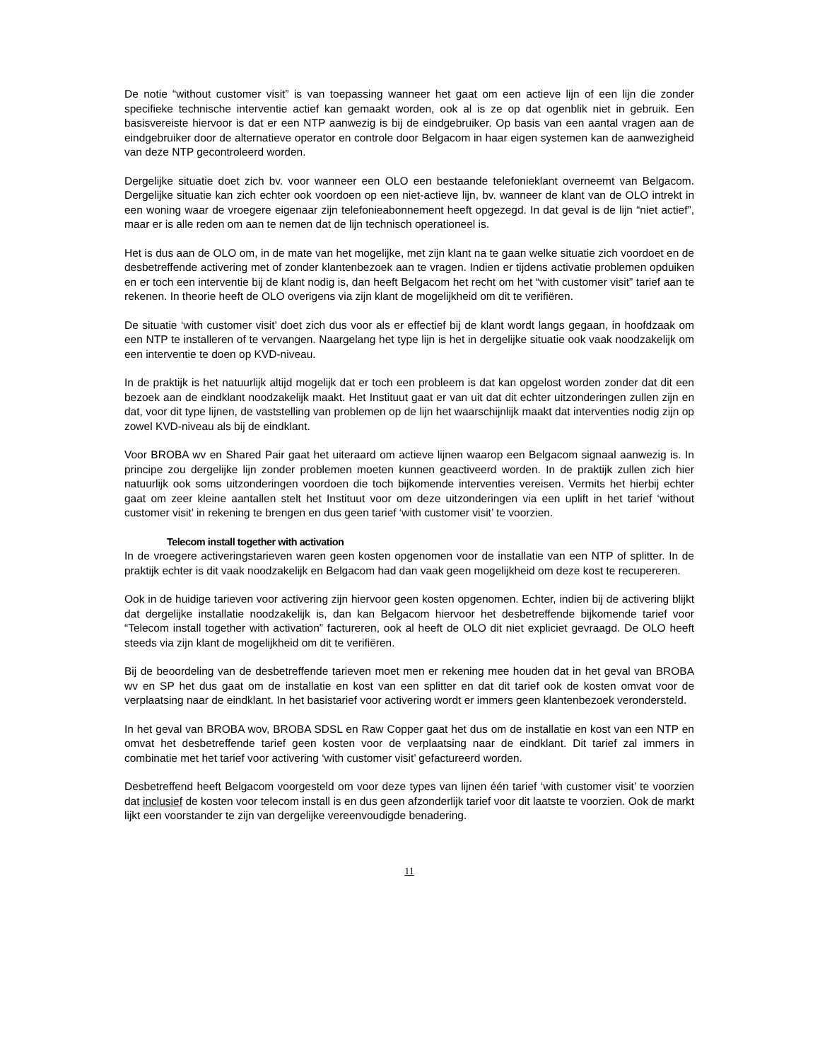De notie “without customer visit” is van toepassing wanneer het gaat om een actieve lijn of een lijn die zonder specifieke technische interventie actief kan gemaakt worden, ook al is ze op dat ogenblik niet in gebruik. Een basisvereiste hiervoor is dat er een NTP aanwezig is bij de eindgebruiker. Op basis van een aantal vragen aan de eindgebruiker door de alternatieve operator en controle door Belgacom in haar eigen systemen kan de aanwezigheid van deze NTP gecontroleerd worden.
Dergelijke situatie doet zich bv. voor wanneer een OLO een bestaande telefonieklant overneemt van Belgacom. Dergelijke situatie kan zich echter ook voordoen op een niet-actieve lijn, bv. wanneer de klant van de OLO intrekt in een woning waar de vroegere eigenaar zijn telefonieabonnement heeft opgezegd. In dat geval is de lijn “niet actief”, maar er is alle reden om aan te nemen dat de lijn technisch operationeel is.
Het is dus aan de OLO om, in de mate van het mogelijke, met zijn klant na te gaan welke situatie zich voordoet en de desbetreffende activering met of zonder klantenbezoek aan te vragen. Indien er tijdens activatie problemen opduiken en er toch een interventie bij de klant nodig is, dan heeft Belgacom het recht om het “with customer visit” tarief aan te rekenen. In theorie heeft de OLO overigens via zijn klant de mogelijkheid om dit te verifiëren.
De situatie ‘with customer visit’ doet zich dus voor als er effectief bij de klant wordt langs gegaan, in hoofdzaak om een NTP te installeren of te vervangen. Naargelang het type lijn is het in dergelijke situatie ook vaak noodzakelijk om een interventie te doen op KVD-niveau.
In de praktijk is het natuurlijk altijd mogelijk dat er toch een probleem is dat kan opgelost worden zonder dat dit een bezoek aan de eindklant noodzakelijk maakt. Het Instituut gaat er van uit dat dit echter uitzonderingen zullen zijn en dat, voor dit type lijnen, de vaststelling van problemen op de lijn het waarschijnlijk maakt dat interventies nodig zijn op zowel KVD-niveau als bij de eindklant.
Voor BROBA wv en Shared Pair gaat het uiteraard om actieve lijnen waarop een Belgacom signaal aanwezig is. In principe zou dergelijke lijn zonder problemen moeten kunnen geactiveerd worden. In de praktijk zullen zich hier natuurlijk ook soms uitzonderingen voordoen die toch bijkomende interventies vereisen. Vermits het hierbij echter gaat om zeer kleine aantallen stelt het Instituut voor om deze uitzonderingen via een uplift in het tarief ‘without customer visit’ in rekening te brengen en dus geen tarief ‘with customer visit’ te voorzien.
Telecom install together with activation
In de vroegere activeringstarieven waren geen kosten opgenomen voor de installatie van een NTP of splitter. In de praktijk echter is dit vaak noodzakelijk en Belgacom had dan vaak geen mogelijkheid om deze kost te recupereren.
Ook in de huidige tarieven voor activering zijn hiervoor geen kosten opgenomen. Echter, indien bij de activering blijkt dat dergelijke installatie noodzakelijk is, dan kan Belgacom hiervoor het desbetreffende bijkomende tarief voor “Telecom install together with activation” factureren, ook al heeft de OLO dit niet expliciet gevraagd. De OLO heeft steeds via zijn klant de mogelijkheid om dit te verifiëren.
Bij de beoordeling van de desbetreffende tarieven moet men er rekening mee houden dat in het geval van BROBA wv en SP het dus gaat om de installatie en kost van een splitter en dat dit tarief ook de kosten omvat voor de verplaatsing naar de eindklant. In het basistarief voor activering wordt er immers geen klantenbezoek verondersteld.
In het geval van BROBA wov, BROBA SDSL en Raw Copper gaat het dus om de installatie en kost van een NTP en omvat het desbetreffende tarief geen kosten voor de verplaatsing naar de eindklant. Dit tarief zal immers in combinatie met het tarief voor activering ‘with customer visit’ gefactureerd worden.
Desbetreffend heeft Belgacom voorgesteld om voor deze types van lijnen één tarief ‘with customer visit’ te voorzien dat inclusief de kosten voor telecom install is en dus geen afzonderlijk tarief voor dit laatste te voorzien. Ook de markt lijkt een voorstander te zijn van dergelijke vereenvoudigde benadering.
11